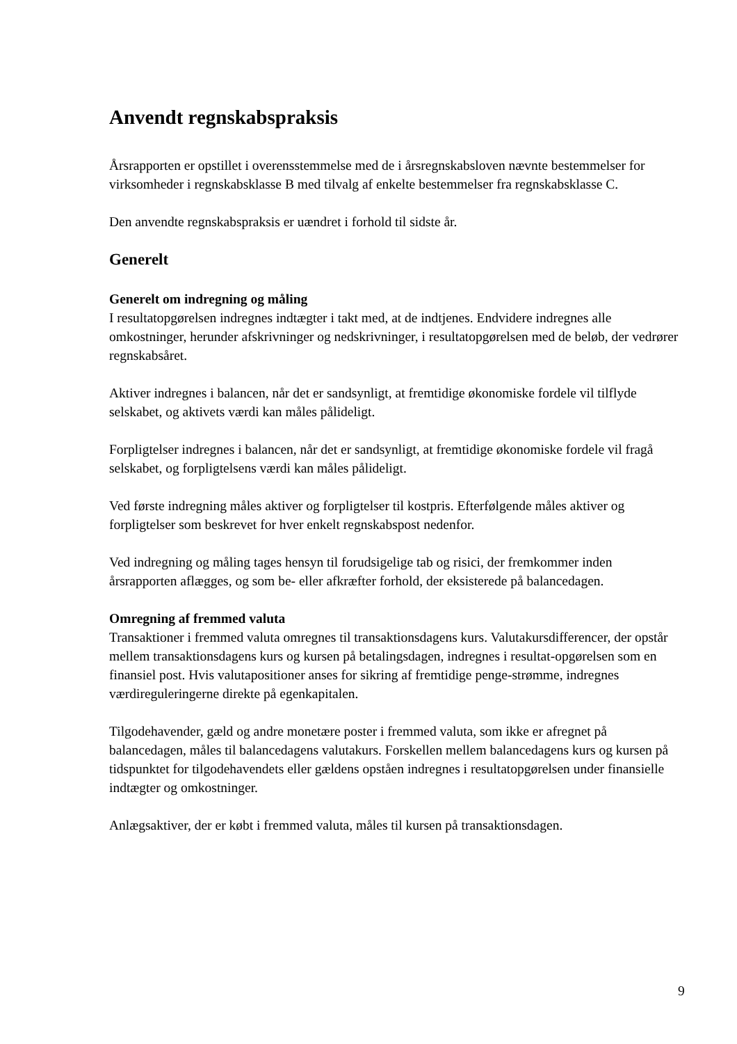Anvendt regnskabspraksis
Årsrapporten er opstillet i overensstemmelse med de i årsregnskabsloven nævnte bestemmelser for virksomheder i regnskabsklasse B med tilvalg af enkelte bestemmelser fra regnskabsklasse C.
Den anvendte regnskabspraksis er uændret i forhold til sidste år.
Generelt
Generelt om indregning og måling
I resultatopgørelsen indregnes indtægter i takt med, at de indtjenes. Endvidere indregnes alle omkostninger, herunder afskrivninger og nedskrivninger, i resultatopgørelsen med de beløb, der vedrører regnskabsåret.
Aktiver indregnes i balancen, når det er sandsynligt, at fremtidige økonomiske fordele vil tilflyde selskabet, og aktivets værdi kan måles pålideligt.
Forpligtelser indregnes i balancen, når det er sandsynligt, at fremtidige økonomiske fordele vil fragå selskabet, og forpligtelsens værdi kan måles pålideligt.
Ved første indregning måles aktiver og forpligtelser til kostpris. Efterfølgende måles aktiver og forpligtelser som beskrevet for hver enkelt regnskabspost nedenfor.
Ved indregning og måling tages hensyn til forudsigelige tab og risici, der fremkommer inden årsrapporten aflægges, og som be- eller afkræfter forhold, der eksisterede på balancedagen.
Omregning af fremmed valuta
Transaktioner i fremmed valuta omregnes til transaktionsdagens kurs. Valutakursdifferencer, der opstår mellem transaktionsdagens kurs og kursen på betalingsdagen, indregnes i resultat-opgørelsen som en finansiel post. Hvis valutapositioner anses for sikring af fremtidige penge-strømme, indregnes værdireguleringerne direkte på egenkapitalen.
Tilgodehavender, gæld og andre monetære poster i fremmed valuta, som ikke er afregnet på balancedagen, måles til balancedagens valutakurs. Forskellen mellem balancedagens kurs og kursen på tidspunktet for tilgodehavendets eller gældens opståen indregnes i resultatopgørelsen under finansielle indtægter og omkostninger.
Anlægsaktiver, der er købt i fremmed valuta, måles til kursen på transaktionsdagen.
9